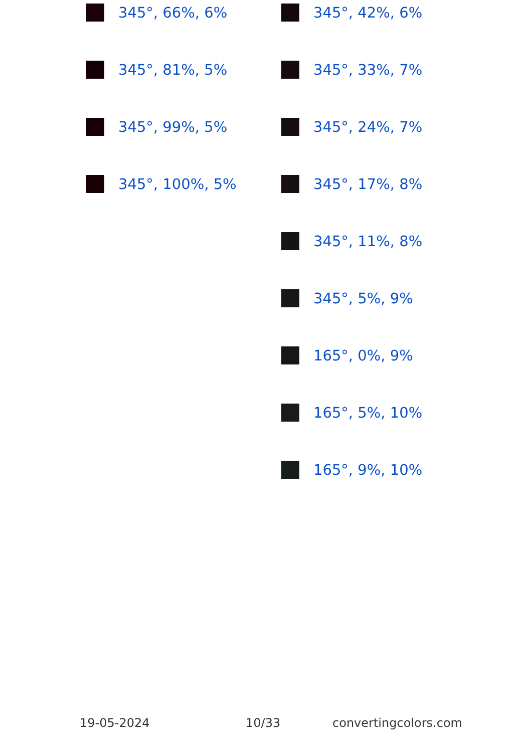345°, 66%, 6%
345°, 81%, 5%
345°, 99%, 5%
345°, 100%, 5%
345°, 42%, 6%
345°, 33%, 7%
345°, 24%, 7%
345°, 17%, 8%
345°, 11%, 8%
345°, 5%, 9%
165°, 0%, 9%
165°, 5%, 10%
165°, 9%, 10%
19-05-2024 10/33 convertingcolors.com